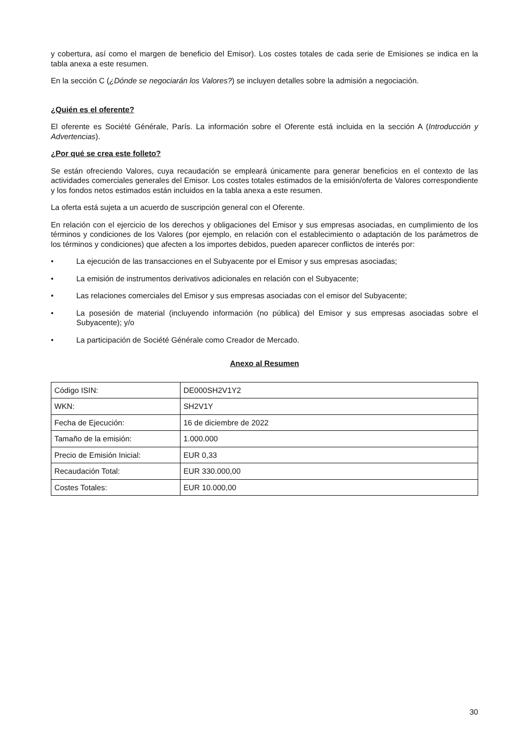y cobertura, así como el margen de beneficio del Emisor). Los costes totales de cada serie de Emisiones se indica en la tabla anexa a este resumen.
En la sección C (¿Dónde se negociarán los Valores?) se incluyen detalles sobre la admisión a negociación.
¿Quién es el oferente?
El oferente es Société Générale, París. La información sobre el Oferente está incluida en la sección A (Introducción y Advertencias).
¿Por qué se crea este folleto?
Se están ofreciendo Valores, cuya recaudación se empleará únicamente para generar beneficios en el contexto de las actividades comerciales generales del Emisor. Los costes totales estimados de la emisión/oferta de Valores correspondiente y los fondos netos estimados están incluidos en la tabla anexa a este resumen.
La oferta está sujeta a un acuerdo de suscripción general con el Oferente.
En relación con el ejercicio de los derechos y obligaciones del Emisor y sus empresas asociadas, en cumplimiento de los términos y condiciones de los Valores (por ejemplo, en relación con el establecimiento o adaptación de los parámetros de los términos y condiciones) que afecten a los importes debidos, pueden aparecer conflictos de interés por:
• La ejecución de las transacciones en el Subyacente por el Emisor y sus empresas asociadas;
• La emisión de instrumentos derivativos adicionales en relación con el Subyacente;
• Las relaciones comerciales del Emisor y sus empresas asociadas con el emisor del Subyacente;
• La posesión de material (incluyendo información (no pública) del Emisor y sus empresas asociadas sobre el Subyacente); y/o
• La participación de Société Générale como Creador de Mercado.
Anexo al Resumen
| Código ISIN: | DE000SH2V1Y2 |
| WKN: | SH2V1Y |
| Fecha de Ejecución: | 16 de diciembre de 2022 |
| Tamaño de la emisión: | 1.000.000 |
| Precio de Emisión Inicial: | EUR 0,33 |
| Recaudación Total: | EUR 330.000,00 |
| Costes Totales: | EUR 10.000,00 |
30